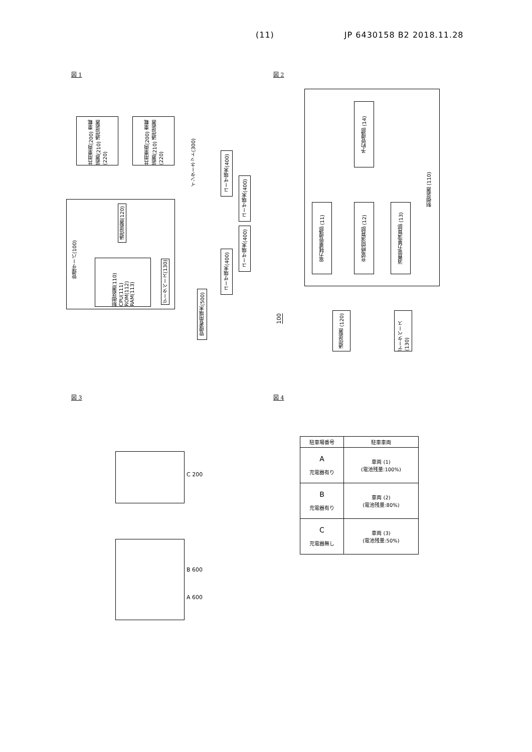(11) JP 6430158 B2 2018.11.28
図 1 図 2
図 3 図 4
共用車両(200) 車載装置(210) 通信装置(220)
共用車両(200) 車載装置(210) 通信装置(220)
管理サーバ(100)
通信装置(120)
制御装置(110) CPU(111) ROM(112) RAM(113)
データベース(130)
インターネット(300)
ユーザ端末(400)
ユーザ端末(400)
ユーザ端末(400)
ユーザ端末(400)
管理者用端末(500)
予約管理部 (14)
電力残量管理部 (11)
充電時間演算部 (12)
消費電力量演算部 (13)
制御装置 (110)
100
通信装置 (120)
データベース (130)
C 200
B 600
A 600
| 駐車場番号 | 駐車車両 |
| --- | --- |
| A 充電器有り | 車両 (1) (電池残量:100%) |
| B 充電器有り | 車両 (2) (電池残量:80%) |
| C 充電器無し | 車両 (3) (電池残量:50%) |